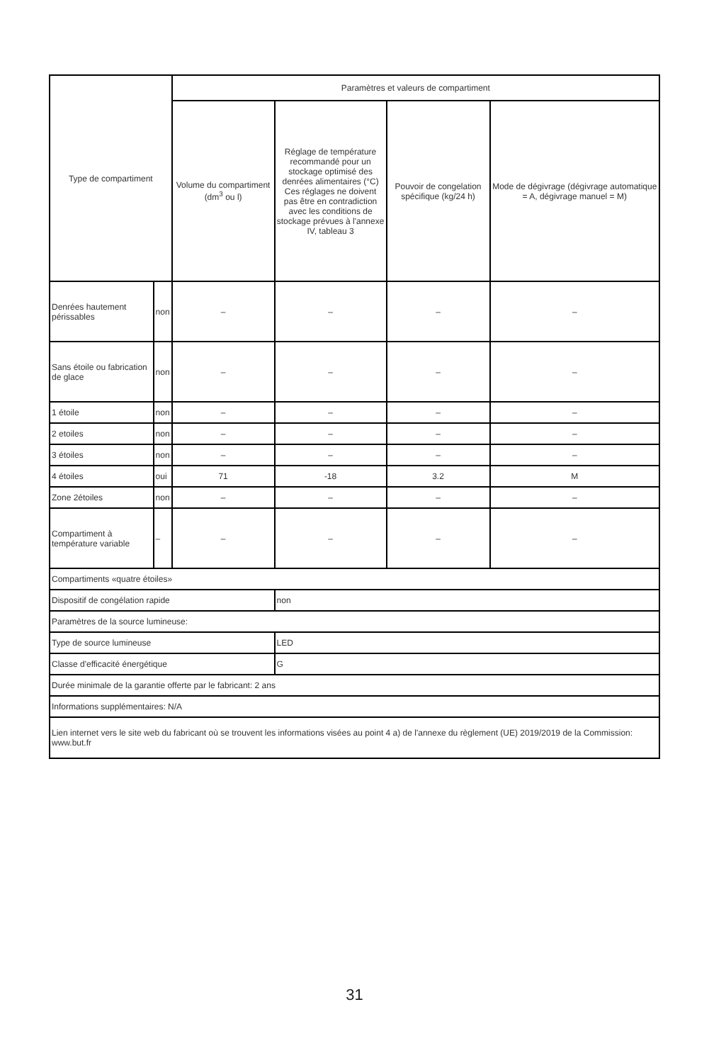| Type de compartiment | | Paramètres et valeurs de compartiment | | | |
| --- | --- | --- | --- | --- | --- |
| | | Volume du compartiment (dm<sup>3</sup> ou l) | Réglage de température recommandé pour un stockage optimisé des denrées alimentaires (°C) Ces réglages ne doivent pas être en contradiction avec les conditions de stockage prévues à l'annexe IV, tableau 3 | Pouvoir de congelation spécifique (kg/24 h) | Mode de dégivrage (dégivrage automatique = A, dégivrage manuel = M) |
| Denrées hautement périssables | non | – | – | – | – |
| Sans étoile ou fabrication de glace | non | – | – | – | – |
| 1 étoile | non | – | – | – | – |
| 2 etoiles | non | – | – | – | – |
| 3 étoiles | non | – | – | – | – |
| 4 étoiles | oui | 71 | -18 | 3.2 | M |
| Zone 2étoiles | non | – | – | – | – |
| Compartiment à température variable | – | – | – | – | – |
| Compartiments «quatre étoiles» | | | | | |
| Dispositif de congélation rapide | | | non | | |
| Paramètres de la source lumineuse: | | | | | |
| Type de source lumineuse | | | LED | | |
| Classe d'efficacité énergétique | | | G | | |
| Durée minimale de la garantie offerte par le fabricant: 2 ans | | | | | |
| Informations supplémentaires: N/A | | | | | |
| Lien internet vers le site web du fabricant où se trouvent les informations visées au point 4 a) de l'annexe du règlement (UE) 2019/2019 de la Commission: www.but.fr | | | | | |
31